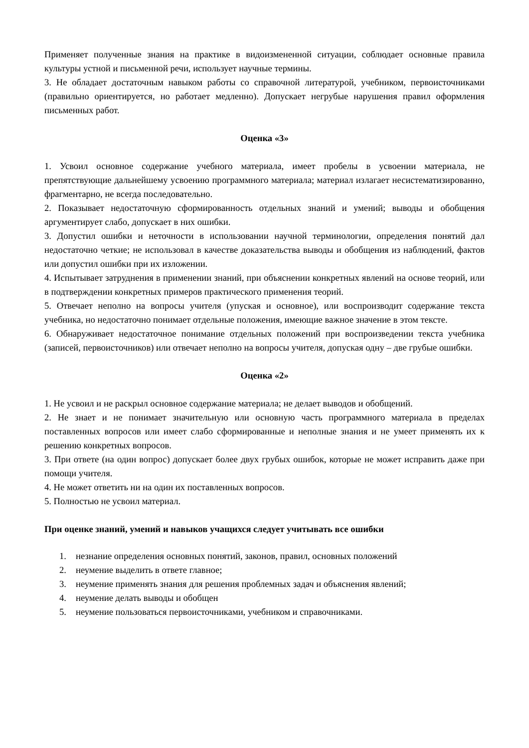Применяет полученные знания на практике в видоизмененной ситуации, соблюдает основные правила культуры устной и письменной речи, использует научные термины.
3. Не обладает достаточным навыком работы со справочной литературой, учебником, первоисточниками (правильно ориентируется, но работает медленно). Допускает негрубые нарушения правил оформления письменных работ.
Оценка «3»
1. Усвоил основное содержание учебного материала, имеет пробелы в усвоении материала, не препятствующие дальнейшему усвоению программного материала; материал излагает несистематизированно, фрагментарно, не всегда последовательно.
2. Показывает недостаточную сформированность отдельных знаний и умений; выводы и обобщения аргументирует слабо, допускает в них ошибки.
3. Допустил ошибки и неточности в использовании научной терминологии, определения понятий дал недостаточно четкие; не использовал в качестве доказательства выводы и обобщения из наблюдений, фактов или допустил ошибки при их изложении.
4. Испытывает затруднения в применении знаний, при объяснении конкретных явлений на основе теорий, или в подтверждении конкретных примеров практического применения теорий.
5. Отвечает неполно на вопросы учителя (упуская и основное), или воспроизводит содержание текста учебника, но недостаточно понимает отдельные положения, имеющие важное значение в этом тексте.
6. Обнаруживает недостаточное понимание отдельных положений при воспроизведении текста учебника (записей, первоисточников) или отвечает неполно на вопросы учителя, допуская одну – две грубые ошибки.
Оценка «2»
1. Не усвоил и не раскрыл основное содержание материала; не делает выводов и обобщений.
2. Не знает и не понимает значительную или основную часть программного материала в пределах поставленных вопросов или имеет слабо сформированные и неполные знания и не умеет применять их к решению конкретных вопросов.
3. При ответе (на один вопрос) допускает более двух грубых ошибок, которые не может исправить даже при помощи учителя.
4. Не может ответить ни на один их поставленных вопросов.
5. Полностью не усвоил материал.
При оценке знаний, умений и навыков учащихся следует учитывать все ошибки
1. незнание определения основных понятий, законов, правил, основных положений
2. неумение выделить в ответе главное;
3. неумение применять знания для решения проблемных задач и объяснения явлений;
4. неумение делать выводы и обобщен
5. неумение пользоваться первоисточниками, учебником и справочниками.